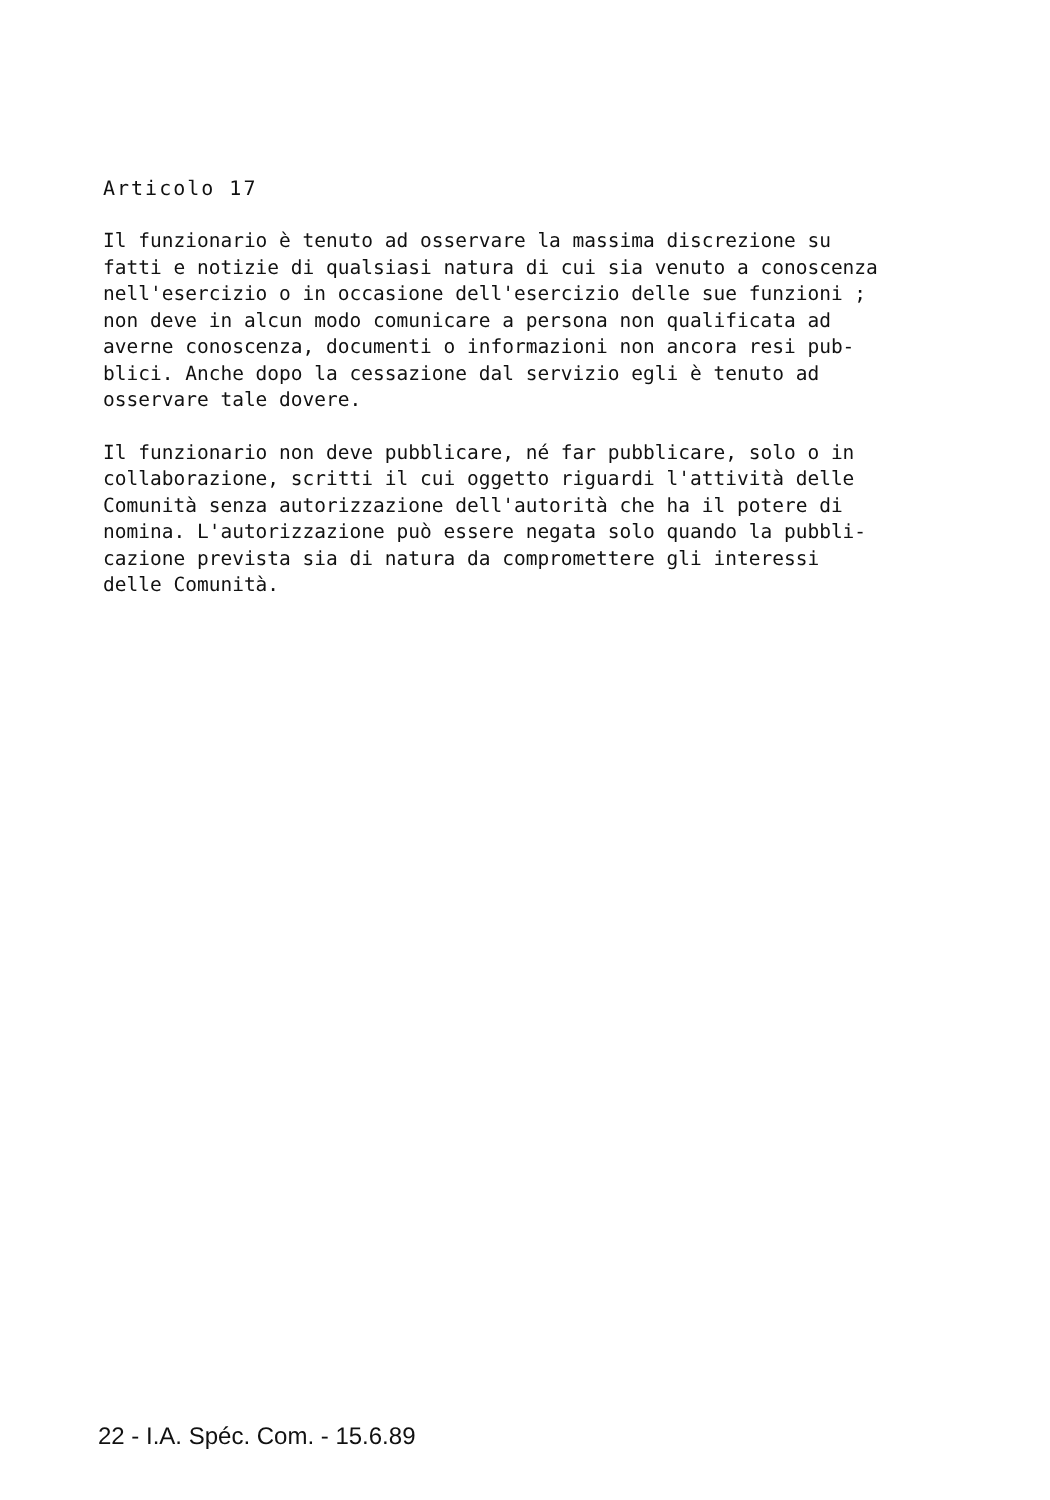Articolo 17
Il funzionario è tenuto ad osservare la massima discrezione su fatti e notizie di qualsiasi natura di cui sia venuto a conoscenza nell'esercizio o in occasione dell'esercizio delle sue funzioni ; non deve in alcun modo comunicare a persona non qualificata ad averne conoscenza, documenti o informazioni non ancora resi pub- blici. Anche dopo la cessazione dal servizio egli è tenuto ad osservare tale dovere.
Il funzionario non deve pubblicare, né far pubblicare, solo o in collaborazione, scritti il cui oggetto riguardi l'attività delle Comunità senza autorizzazione dell'autorità che ha il potere di nomina. L'autorizzazione può essere negata solo quando la pubbli- cazione prevista sia di natura da compromettere gli interessi delle Comunità.
22 - I.A. Spéc. Com. - 15.6.89